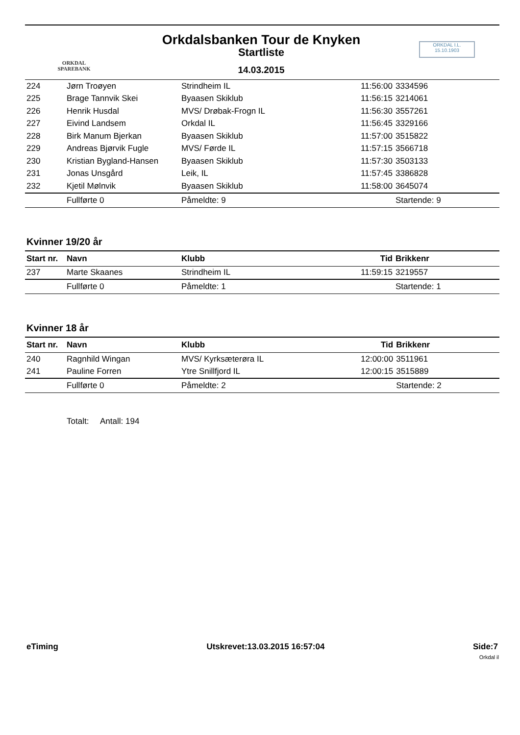ORKDAL
SPAREBANK
Orkdalsbanken Tour de Knyken
Startliste
14.03.2015
ORKDAL I.L.
15.10.1903
| 224 | Jørn Troøyen | Strindheim IL | 11:56:00 | 3334596 |
| 225 | Brage Tannvik Skei | Byaasen Skiklub | 11:56:15 | 3214061 |
| 226 | Henrik Husdal | MVS/ Drøbak-Frogn IL | 11:56:30 | 3557261 |
| 227 | Eivind Landsem | Orkdal IL | 11:56:45 | 3329166 |
| 228 | Birk Manum Bjerkan | Byaasen Skiklub | 11:57:00 | 3515822 |
| 229 | Andreas Bjørvik Fugle | MVS/ Førde IL | 11:57:15 | 3566718 |
| 230 | Kristian Bygland-Hansen | Byaasen Skiklub | 11:57:30 | 3503133 |
| 231 | Jonas Unsgård | Leik, IL | 11:57:45 | 3386828 |
| 232 | Kjetil Mølnvik | Byaasen Skiklub | 11:58:00 | 3645074 |
| | Fullførte 0 | Påmeldte: 9 | | Startende: 9 |
Kvinner 19/20 år
| Start nr. | Navn | Klubb | Tid | Brikkenr |
| --- | --- | --- | --- | --- |
| 237 | Marte Skaanes | Strindheim IL | 11:59:15 | 3219557 |
| | Fullførte 0 | Påmeldte: 1 | | Startende: 1 |
Kvinner 18 år
| Start nr. | Navn | Klubb | Tid | Brikkenr |
| --- | --- | --- | --- | --- |
| 240 | Ragnhild Wingan | MVS/ Kyrksæterøra IL | 12:00:00 | 3511961 |
| 241 | Pauline Forren | Ytre Snillfjord IL | 12:00:15 | 3515889 |
| | Fullførte 0 | Påmeldte: 2 | | Startende: 2 |
Totalt: Antall: 194
eTiming Utskrevet:13.03.2015 16:57:04 Side:7
Orkdal il